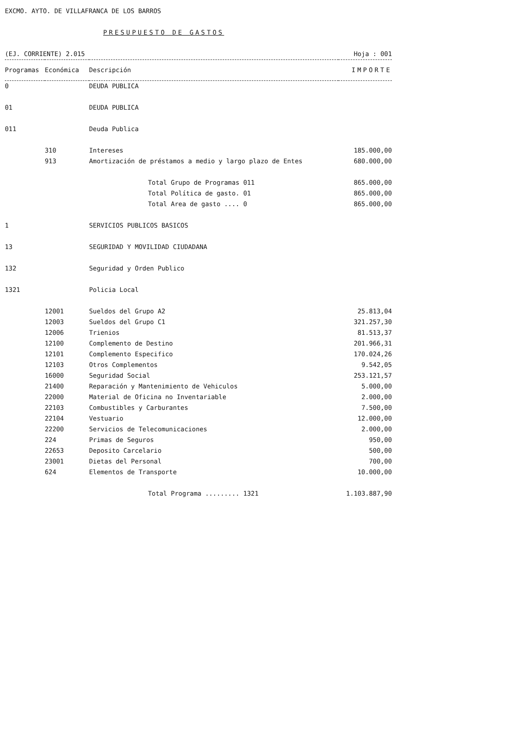EXCMO. AYTO. DE VILLAFRANCA DE LOS BARROS
PRESUPUESTO DE GASTOS
(EJ. CORRIENTE) 2.015 Hoja : 001
| Programas | Económica | Descripción | IMPORTE |
| --- | --- | --- | --- |
| 0 | | DEUDA PUBLICA | |
| 01 | | DEUDA PUBLICA | |
| 011 | | Deuda Publica | |
| | 310 | Intereses | 185.000,00 |
| | 913 | Amortización de préstamos a medio y largo plazo de Entes | 680.000,00 |
| | | Total Grupo de Programas 011 | 865.000,00 |
| | | Total Política de gasto. 01 | 865.000,00 |
| | | Total Area de gasto .... 0 | 865.000,00 |
| 1 | | SERVICIOS PUBLICOS BASICOS | |
| 13 | | SEGURIDAD Y MOVILIDAD CIUDADANA | |
| 132 | | Seguridad y Orden Publico | |
| 1321 | | Policia Local | |
| | 12001 | Sueldos del Grupo A2 | 25.813,04 |
| | 12003 | Sueldos del Grupo C1 | 321.257,30 |
| | 12006 | Trienios | 81.513,37 |
| | 12100 | Complemento de Destino | 201.966,31 |
| | 12101 | Complemento Especifico | 170.024,26 |
| | 12103 | Otros Complementos | 9.542,05 |
| | 16000 | Seguridad Social | 253.121,57 |
| | 21400 | Reparación y Mantenimiento de Vehiculos | 5.000,00 |
| | 22000 | Material de Oficina no Inventariable | 2.000,00 |
| | 22103 | Combustibles y Carburantes | 7.500,00 |
| | 22104 | Vestuario | 12.000,00 |
| | 22200 | Servicios de Telecomunicaciones | 2.000,00 |
| | 224 | Primas de Seguros | 950,00 |
| | 22653 | Deposito Carcelario | 500,00 |
| | 23001 | Dietas del Personal | 700,00 |
| | 624 | Elementos de Transporte | 10.000,00 |
| | | Total Programa ......... 1321 | 1.103.887,90 |